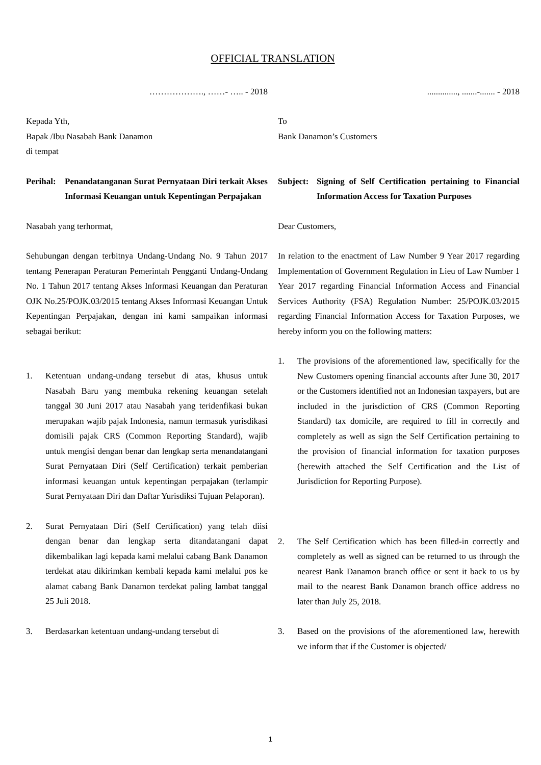OFFICIAL TRANSLATION
………………., ……- ….. - 2018
Kepada Yth,
Bapak /Ibu Nasabah Bank Danamon
di tempat
Perihal: Penandatanganan Surat Pernyataan Diri terkait Akses Informasi Keuangan untuk Kepentingan Perpajakan
Nasabah yang terhormat,
Sehubungan dengan terbitnya Undang-Undang No. 9 Tahun 2017 tentang Penerapan Peraturan Pemerintah Pengganti Undang-Undang No. 1 Tahun 2017 tentang Akses Informasi Keuangan dan Peraturan OJK No.25/POJK.03/2015 tentang Akses Informasi Keuangan Untuk Kepentingan Perpajakan, dengan ini kami sampaikan informasi sebagai berikut:
1. Ketentuan undang-undang tersebut di atas, khusus untuk Nasabah Baru yang membuka rekening keuangan setelah tanggal 30 Juni 2017 atau Nasabah yang teridenfikasi bukan merupakan wajib pajak Indonesia, namun termasuk yurisdikasi domisili pajak CRS (Common Reporting Standard), wajib untuk mengisi dengan benar dan lengkap serta menandatangani Surat Pernyataan Diri (Self Certification) terkait pemberian informasi keuangan untuk kepentingan perpajakan (terlampir Surat Pernyataan Diri dan Daftar Yurisdiksi Tujuan Pelaporan).
2. Surat Pernyataan Diri (Self Certification) yang telah diisi dengan benar dan lengkap serta ditandatangani dapat dikembalikan lagi kepada kami melalui cabang Bank Danamon terdekat atau dikirimkan kembali kepada kami melalui pos ke alamat cabang Bank Danamon terdekat paling lambat tanggal 25 Juli 2018.
3. Berdasarkan ketentuan undang-undang tersebut di
.............., .......-....... - 2018
To
Bank Danamon’s Customers
Subject: Signing of Self Certification pertaining to Financial Information Access for Taxation Purposes
Dear Customers,
In relation to the enactment of Law Number 9 Year 2017 regarding Implementation of Government Regulation in Lieu of Law Number 1 Year 2017 regarding Financial Information Access and Financial Services Authority (FSA) Regulation Number: 25/POJK.03/2015 regarding Financial Information Access for Taxation Purposes, we hereby inform you on the following matters:
1. The provisions of the aforementioned law, specifically for the New Customers opening financial accounts after June 30, 2017 or the Customers identified not an Indonesian taxpayers, but are included in the jurisdiction of CRS (Common Reporting Standard) tax domicile, are required to fill in correctly and completely as well as sign the Self Certification pertaining to the provision of financial information for taxation purposes (herewith attached the Self Certification and the List of Jurisdiction for Reporting Purpose).
2. The Self Certification which has been filled-in correctly and completely as well as signed can be returned to us through the nearest Bank Danamon branch office or sent it back to us by mail to the nearest Bank Danamon branch office address no later than July 25, 2018.
3. Based on the provisions of the aforementioned law, herewith we inform that if the Customer is objected/
1